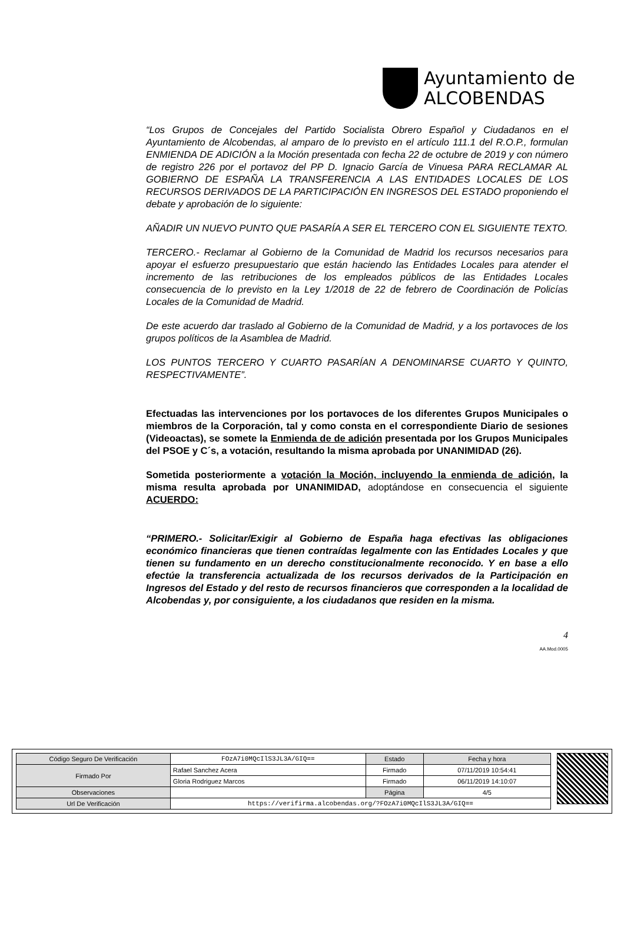Ayuntamiento de
ALCOBENDAS
“Los Grupos de Concejales del Partido Socialista Obrero Español y Ciudadanos en el Ayuntamiento de Alcobendas, al amparo de lo previsto en el artículo 111.1 del R.O.P., formulan ENMIENDA DE ADICIÓN a la Moción presentada con fecha 22 de octubre de 2019 y con número de registro 226 por el portavoz del PP D. Ignacio García de Vinuesa PARA RECLAMAR AL GOBIERNO DE ESPAÑA LA TRANSFERENCIA A LAS ENTIDADES LOCALES DE LOS RECURSOS DERIVADOS DE LA PARTICIPACIÓN EN INGRESOS DEL ESTADO proponiendo el debate y aprobación de lo siguiente:
AÑADIR UN NUEVO PUNTO QUE PASARÍA A SER EL TERCERO CON EL SIGUIENTE TEXTO.
TERCERO.- Reclamar al Gobierno de la Comunidad de Madrid los recursos necesarios para apoyar el esfuerzo presupuestario que están haciendo las Entidades Locales para atender el incremento de las retribuciones de los empleados públicos de las Entidades Locales consecuencia de lo previsto en la Ley 1/2018 de 22 de febrero de Coordinación de Policías Locales de la Comunidad de Madrid.
De este acuerdo dar traslado al Gobierno de la Comunidad de Madrid, y a los portavoces de los grupos políticos de la Asamblea de Madrid.
LOS PUNTOS TERCERO Y CUARTO PASARÍAN A DENOMINARSE CUARTO Y QUINTO, RESPECTIVAMENTE”.
Efectuadas las intervenciones por los portavoces de los diferentes Grupos Municipales o miembros de la Corporación, tal y como consta en el correspondiente Diario de sesiones (Videoactas), se somete la Enmienda de de adición presentada por los Grupos Municipales del PSOE y C´s, a votación, resultando la misma aprobada por UNANIMIDAD (26).
Sometida posteriormente a votación la Moción, incluyendo la enmienda de adición, la misma resulta aprobada por UNANIMIDAD, adoptándose en consecuencia el siguiente ACUERDO:
“PRIMERO.- Solicitar/Exigir al Gobierno de España haga efectivas las obligaciones económico financieras que tienen contraídas legalmente con las Entidades Locales y que tienen su fundamento en un derecho constitucionalmente reconocido. Y en base a ello efectúe la transferencia actualizada de los recursos derivados de la Participación en Ingresos del Estado y del resto de recursos financieros que corresponden a la localidad de Alcobendas y, por consiguiente, a los ciudadanos que residen en la misma.
4
AA.Mod.0005
| Código Seguro De Verificación | FOzA7i0MQcIlS3JL3A/GIQ== | Estado | Fecha y hora |
| Firmado Por | Rafael Sanchez Acera | Firmado | 07/11/2019 10:54:41 |
| | Gloria Rodriguez Marcos | Firmado | 06/11/2019 14:10:07 |
| Observaciones | | Página | 4/5 |
| Url De Verificación | https://verifirma.alcobendas.org/?FOzA7i0MQcIlS3JL3A/GIQ== | | |